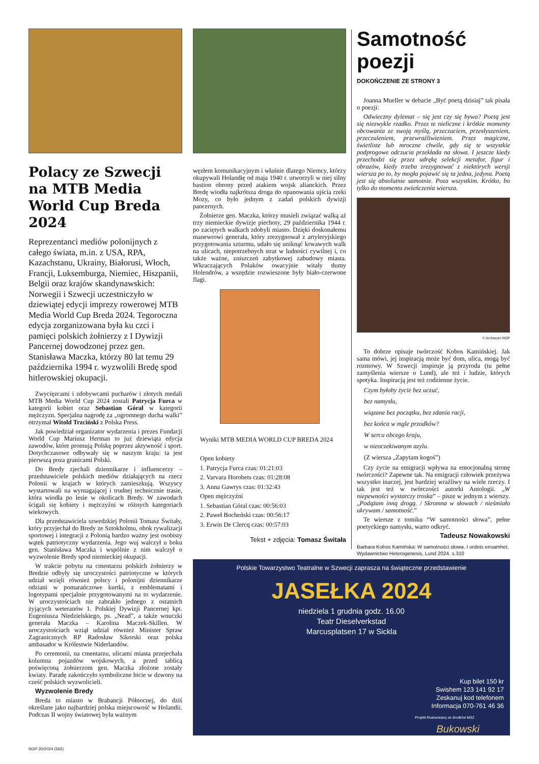Polacy ze Szwecji na MTB Media World Cup Breda 2024
Reprezentanci mediów polonijnych z całego świata, m.in. z USA, RPA, Kazachstanu, Ukrainy, Białorusi, Włoch, Francji, Luksemburga, Niemiec, Hiszpanii, Belgii oraz krajów skandynawskich: Norwegii i Szwecji uczestniczyło w dziewiątej edycji imprezy rowerowej MTB Media World Cup Breda 2024. Tegoroczna edycja zorganizowana była ku czci i pamięci polskich żołnierzy z I Dywizji Pancernej dowodzonej przez gen. Stanisława Maczka, którzy 80 lat temu 29 października 1994 r. wyzwolili Bredę spod hitlerowskiej okupacji.
Zwycięzcami i zdobywcami pucharów i złotych medali MTB Media World Cup 2024 zostali Patrycja Furca w kategorii kobiet oraz Sebastian Góral w kategorii mężczyzn. Specjalna nagrodę za „ogromnego ducha walki” otrzymał Witold Trzciński z Polska Press.
Jak powiedział organizator wydarzenia i prezes Fundacji World Cup Mariusz Herman to już dziewiąta edycja zawodów, które promują Polskę poprzez aktywność i sport. Dotychczasowe odbywały się w naszym kraju: ta jest pierwszą poza granicami Polski.
Do Bredy zjechali dziennikarze i influencerzy – przedstawiciele polskich mediów działających na rzecz Polonii w krajach w których zamieszkują. Wszyscy wystartowali na wymagającej i trudnej technicznie trasie, która wiodła po lesie w okolicach Bredy. W zawodach ścigali się kobiety i mężczyźni w różnych kategoriach wiekowych.
Dla przedstawiciela szwedzkiej Polonii Tomasz Świtały, który przyjechał do Bredy ze Sztokholmu, obok rywalizacji sportowej i integracji z Polonią bardzo ważny jest osobisty wątek patriotyczny wydarzenia. Jego wuj walczył u boku gen. Stanisława Maczka i wspólnie z nim walczył o wyzwolenie Bredy spod niemieckiej okupacji.
W trakcie pobytu na cmentarzu polskich żołnierzy w Bredzie odbyły się uroczystości patriotyczne w których udział wzięli również polscy i polonijni dziennikarze odziani w pomarańczowe kurtki, z emblematami i logotypami specjalnie przygotowanymi na to wydarzenie. W uroczystościach nie zabrakło jednego z ostatnich żyjących weteranów 1. Polskiej Dywizji Pancernej kpt. Eugeniusza Niedzielskiego, ps. „Nead”, a także wnuczki generała Maczka – Karolina Maczek-Skillen. W uroczystościach wziął udział również Minister Spraw Zagranicznych RP Radosław Sikorski oraz polska ambasador w Królestwie Niderlandów.
Po ceremonii, na cmentarzu, ulicami miasta przejechała kolumna pojazdów wojskowych, a przed tablicą poświęconą żołnierzom gen. Maczka złożone zostały kwiaty. Paradę zakończyło symboliczne bicie w dzwony na cześć polskich wyzwolicieli.
Wyzwolenie Bredy
Breda to miasto w Brabancji Północnej, do dziś określane jako najbardziej polska miejscowość w Holandii. Podczas II wojny światowej była ważnym
węzłem komunikacyjnym i właśnie dlatego Niemcy, którzy okupywali Holandię od maja 1940 r. utworzyli w niej silny bastion obrony przed atakiem wojsk alianckich. Przez Bredę wiodła najkrótsza droga do opanowania ujścia rzeki Mozy, co było jednym z zadań polskich dywizji pancernych.
Żołnierze gen. Maczka, którzy musieli związać walką aż trzy niemieckie dywizje piechoty, 29 października 1944 r. po zaciętych walkach zdobyli miasto. Dzięki doskonałemu manewrowi generała, który zrezygnował z artyleryjskiego przygotowania szturmu, udało się uniknąć krwawych walk na ulicach, niepotrzebnych strat w ludności cywilnej i, co także ważne, zniszczeń zabytkowej zabudowy miasta. Wkraczających Polaków owacyjnie witały tłumy Holendrów, a wszędzie rozwieszone były biało-czerwone flagi.
Wyniki MTB MEDIA WORLD CUP BREDA 2024
Open kobiety
1. Patrycja Furca czas: 01:21:03
2. Varvara Horobets czas: 01:28:08
3. Anna Gawrys czas: 01:32:43
Open mężczyźni
1. Sebastian Góral czas: 00:56:03
2. Paweł Bocheński czas: 00:56:17
3. Erwin De Clercq czas: 00:57:03
Tekst + zdjęcia: Tomasz Świtała
Samotność poezji
DOKOŃCZENIE ZE STRONY 3
Joanna Mueller w debacie „Być poetą dzisiaj” tak pisała o poezji:
Odwieczny dylemat – się jest czy się bywa? Poetą jest się niezwykle rzadko. Przez te nieliczne i krótkie momenty obcowania ze swoją myślą, przeczuciem, przesłyszeniem, przeczuleniem, przewrażliwieniem. Przez magiczne, świetliste lub mroczne chwile, gdy się te wszystkie podprogowe odczucia przekłada na słowa. I jeszcze kiedy przechodzi się przez udrękę selekcji metafor, figur i obrazów, kiedy trzeba zrezygnować z niektórych wersji wiersza po to, by mogła pojawić się ta jedna, jedyna. Poetą jest się absolutnie samotnie. Poza wszystkim. Krótko, bo tylko do momentu zwieńczenia wiersza.
© Archiwum NGP
To dobrze opisuje twórczość Kobos Kamińskiej. Jak sama mówi, jej inspiracją może być dom, ulica, mogą być rozmowy. W Szwecji inspiruje ją przyroda (tu pełne zamyślenia wiersze o Lund), ale też i ludzie, których spotyka. Inspiracją jest też codzienne życie.
Czym byłoby życie bez uczuć,
bez namysłu,
wiązane bez początku, bez zdania racji,
bez końca w mgle przodków?
W sercu obcego kraju,
w nieoczekiwanym azylu.
(Z wiersza „Zapytam kogoś”)
Czy życie na emigracji wpływa na emocjonalną stronę twórczości? Zapewne tak. Na emigracji człowiek przeżywa wszystko inaczej, jest bardziej wrażliwy na wiele rzeczy. I tak jest też w twórczości autorki Antologii. „W niepewności wystarczy troska” – pisze w jednym z wierszy. „Podążam inną drogą. / Skromna w słowach / nieśmiało ukrywam / samotność.”
Te wiersze z tomiku “W samotności słowa”, pełne poetyckiego namysłu, warto odkryć.
Tadeusz Nowakowski
Barbara Kobos Kamińska: W samotności słowa. I ordets ensamhet. Wydawnictwo Heterogenesis, Lund 2024. s.310
Polskie Towarzystwo Teatralne w Szwecji zaprasza na świąteczne przedstawienie
JASEŁKA 2024
niedziela 1 grudnia godz. 16.00
Teatr Dieselverkstad
Marcusplatsen 17 w Sickla
Kup bilet 150 kr
Swishem 123 141 92 17
Zeskanuj kod telefonem
Informacja 070-761 46 36
Projekt finansowany ze środków MSZ
Bukowski
NGP 20/2024 (562)